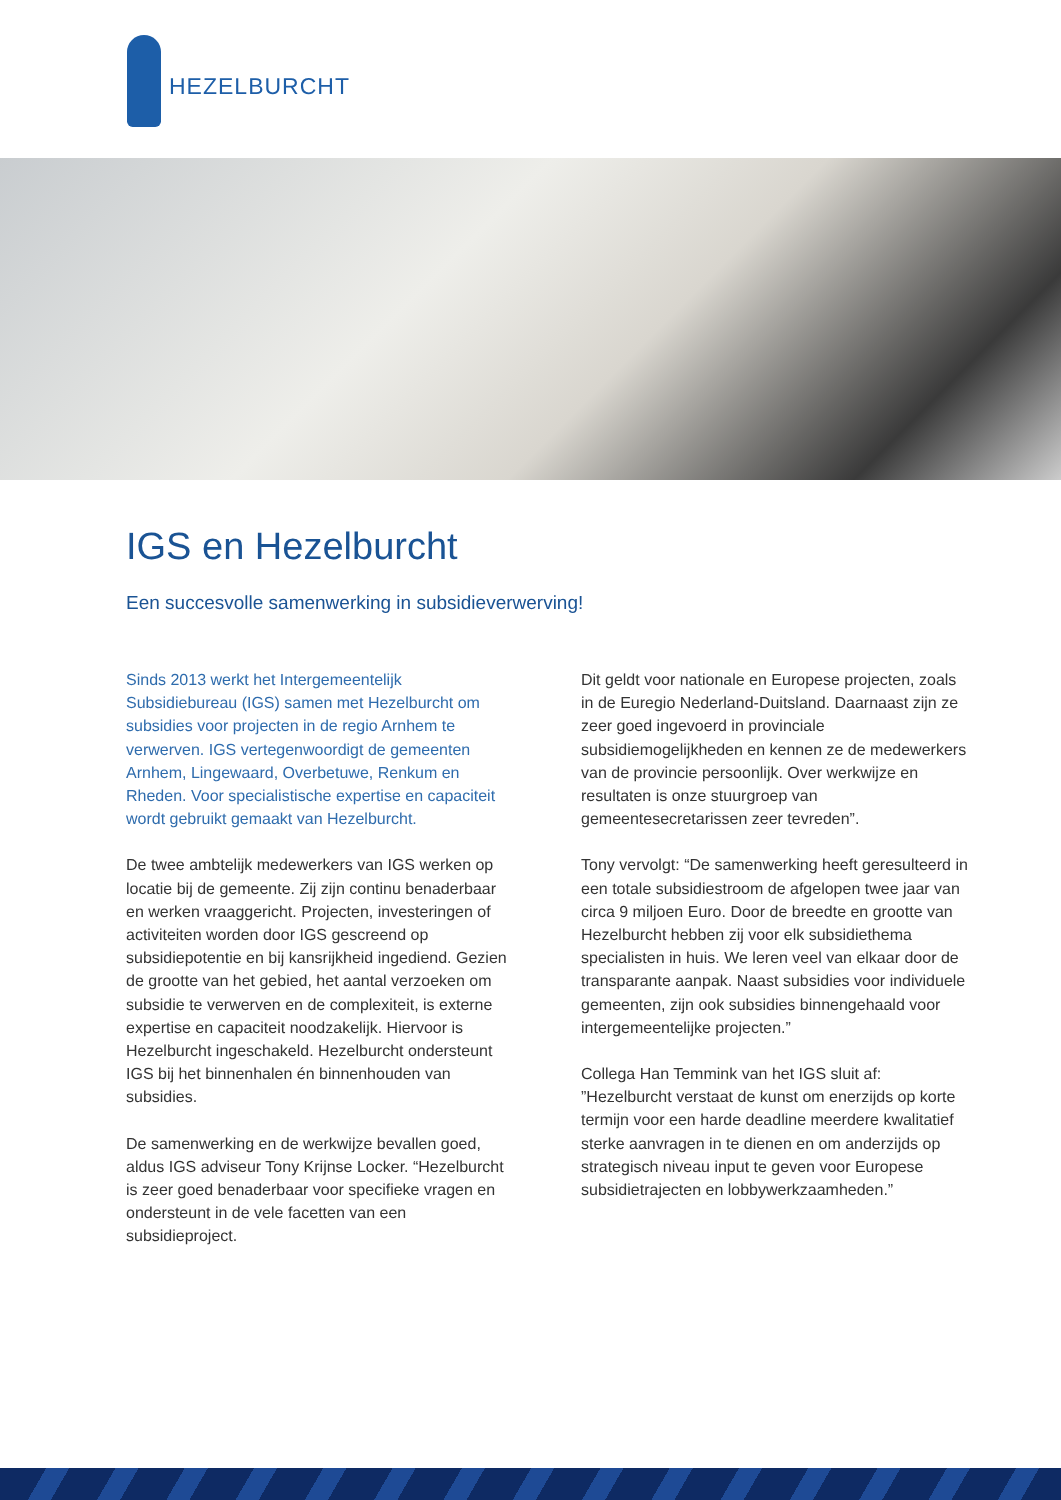HEZELBURCHT
IGS en Hezelburcht
Een succesvolle samenwerking in subsidieverwerving!
Sinds 2013 werkt het Intergemeentelijk Subsidiebureau (IGS) samen met Hezelburcht om subsidies voor projecten in de regio Arnhem te verwerven. IGS vertegenwoordigt de gemeenten Arnhem, Lingewaard, Overbetuwe, Renkum en Rheden. Voor specialistische expertise en capaciteit wordt gebruikt gemaakt van Hezelburcht.
De twee ambtelijk medewerkers van IGS werken op locatie bij de gemeente. Zij zijn continu benaderbaar en werken vraaggericht. Projecten, investeringen of activiteiten worden door IGS gescreend op subsidiepotentie en bij kansrijkheid ingediend. Gezien de grootte van het gebied, het aantal verzoeken om subsidie te verwerven en de complexiteit, is externe expertise en capaciteit noodzakelijk. Hiervoor is Hezelburcht ingeschakeld. Hezelburcht ondersteunt IGS bij het binnenhalen én binnenhouden van subsidies.
De samenwerking en de werkwijze bevallen goed, aldus IGS adviseur Tony Krijnse Locker. “Hezelburcht is zeer goed benaderbaar voor specifieke vragen en ondersteunt in de vele facetten van een subsidieproject.
Dit geldt voor nationale en Europese projecten, zoals in de Euregio Nederland-Duitsland. Daarnaast zijn ze zeer goed ingevoerd in provinciale subsidiemogelijkheden en kennen ze de medewerkers van de provincie persoonlijk. Over werkwijze en resultaten is onze stuurgroep van gemeentesecretarissen zeer tevreden”.
Tony vervolgt: “De samenwerking heeft geresulteerd in een totale subsidiestroom de afgelopen twee jaar van circa 9 miljoen Euro. Door de breedte en grootte van Hezelburcht hebben zij voor elk subsidiethema specialisten in huis. We leren veel van elkaar door de transparante aanpak. Naast subsidies voor individuele gemeenten, zijn ook subsidies binnengehaald voor intergemeentelijke projecten.”
Collega Han Temmink van het IGS sluit af: ”Hezelburcht verstaat de kunst om enerzijds op korte termijn voor een harde deadline meerdere kwalitatief sterke aanvragen in te dienen en om anderzijds op strategisch niveau input te geven voor Europese subsidietrajecten en lobbywerkzaamheden.”